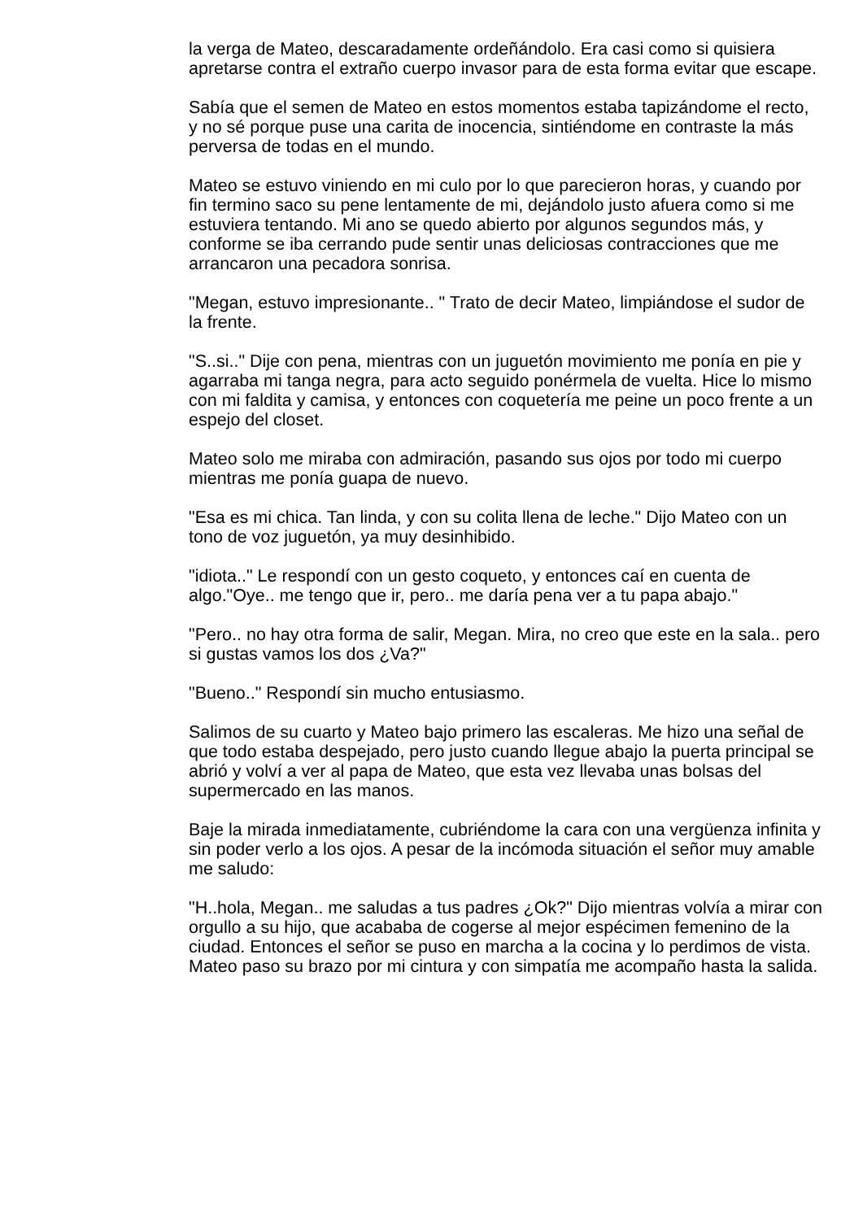la verga de Mateo, descaradamente ordeñándolo. Era casi como si quisiera apretarse contra el extraño cuerpo invasor para de esta forma evitar que escape.
Sabía que el semen de Mateo en estos momentos estaba tapizándome el recto, y no sé porque puse una carita de inocencia, sintiéndome en contraste la más perversa de todas en el mundo.
Mateo se estuvo viniendo en mi culo por lo que parecieron horas, y cuando por fin termino saco su pene lentamente de mi, dejándolo justo afuera como si me estuviera tentando. Mi ano se quedo abierto por algunos segundos más, y conforme se iba cerrando pude sentir unas deliciosas contracciones que me arrancaron una pecadora sonrisa.
"Megan, estuvo impresionante.. " Trato de decir Mateo, limpiándose el sudor de la frente.
"S..si.." Dije con pena, mientras con un juguetón movimiento me ponía en pie y agarraba mi tanga negra, para acto seguido ponérmela de vuelta. Hice lo mismo con mi faldita y camisa, y entonces con coquetería me peine un poco frente a un espejo del closet.
Mateo solo me miraba con admiración, pasando sus ojos por todo mi cuerpo mientras me ponía guapa de nuevo.
"Esa es mi chica. Tan linda, y con su colita llena de leche." Dijo Mateo con un tono de voz juguetón, ya muy desinhibido.
"idiota.." Le respondí con un gesto coqueto, y entonces caí en cuenta de algo."Oye.. me tengo que ir, pero.. me daría pena ver a tu papa abajo."
"Pero.. no hay otra forma de salir, Megan. Mira, no creo que este en la sala.. pero si gustas vamos los dos ¿Va?"
"Bueno.." Respondí sin mucho entusiasmo.
Salimos de su cuarto y Mateo bajo primero las escaleras. Me hizo una señal de que todo estaba despejado, pero justo cuando llegue abajo la puerta principal se abrió y volví a ver al papa de Mateo, que esta vez llevaba unas bolsas del supermercado en las manos.
Baje la mirada inmediatamente, cubriéndome la cara con una vergüenza infinita y sin poder verlo a los ojos. A pesar de la incómoda situación el señor muy amable me saludo:
"H..hola, Megan.. me saludas a tus padres ¿Ok?" Dijo mientras volvía a mirar con orgullo a su hijo, que acababa de cogerse al mejor espécimen femenino de la ciudad. Entonces el señor se puso en marcha a la cocina y lo perdimos de vista. Mateo paso su brazo por mi cintura y con simpatía me acompaño hasta la salida.